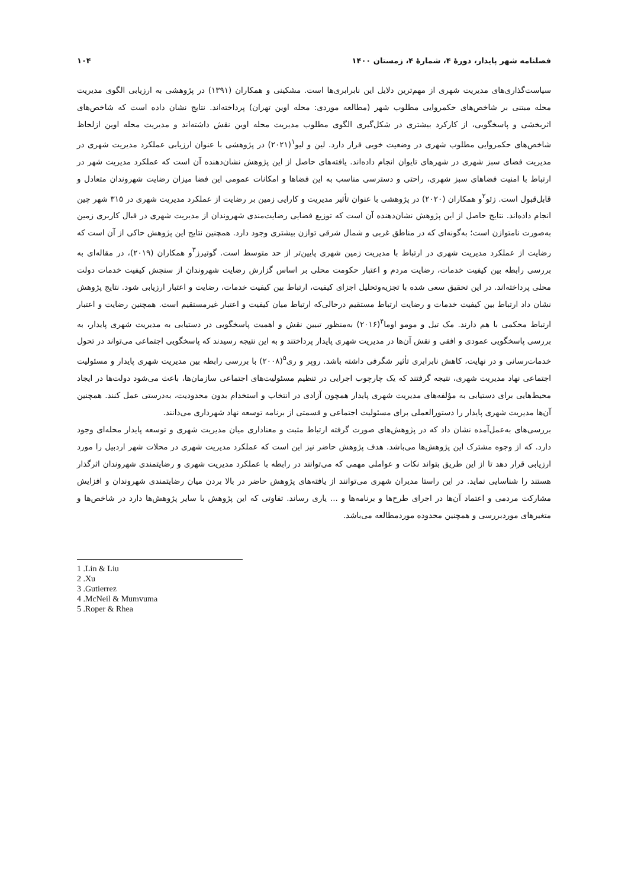فصلنامه شهر پایدار، دورهٔ ۴، شمارهٔ ۴، زمستان ۱۴۰۰ ۱۰۴
سیاست‌گذاری‌های مدیریت شهری از مهم‌ترین دلایل این نابرابری‌ها است. مشکینی و همکاران (۱۳۹۱) در پژوهشی به ارزیابی الگوی مدیریت محله مبتنی بر شاخص‌های حکمروایی مطلوب شهر (مطالعه موردی: محله اوین تهران) پرداخته‌اند. نتایج نشان داده است که شاخص‌های اثربخشی و پاسخگویی، از کارکرد بیشتری در شکل‌گیری الگوی مطلوب مدیریت محله اوین نقش داشته‌اند و مدیریت محله اوین ازلحاظ شاخص‌های حکمروایی مطلوب شهری در وضعیت خوبی قرار دارد. لین و لیو<sup>۱</sup>(۲۰۲۱) در پژوهشی با عنوان ارزیابی عملکرد مدیریت شهری در مدیریت فضای سبز شهری در شهرهای تایوان انجام داده‌اند. یافته‌های حاصل از این پژوهش نشان‌دهنده آن است که عملکرد مدیریت شهر در ارتباط با امنیت فضاهای سبز شهری، راحتی و دسترسی مناسب به این فضاها و امکانات عمومی این فضا میزان رضایت شهروندان متعادل و قابل‌قبول است. زئو<sup>۲</sup>و همکاران (۲۰۲۰) در پژوهشی با عنوان تأثیر مدیریت و کارایی زمین بر رضایت از عملکرد مدیریت شهری در ۳۱۵ شهر چین انجام داده‌اند. نتایج حاصل از این پژوهش نشان‌دهنده آن است که توزیع فضایی رضایت‌مندی شهروندان از مدیریت شهری در قبال کاربری زمین به‌صورت نامتوازن است؛ به‌گونه‌ای که در مناطق غربی و شمال شرقی توازن بیشتری وجود دارد. همچنین نتایج این پژوهش حاکی از آن است که رضایت از عملکرد مدیریت شهری در ارتباط با مدیریت زمین شهری پایین‌تر از حد متوسط است. گوتیرز<sup>۳</sup>و همکاران (۲۰۱۹)، در مقاله‌ای به بررسی رابطه بین کیفیت خدمات، رضایت مردم و اعتبار حکومت محلی بر اساس گزارش رضایت شهروندان از سنجش کیفیت خدمات دولت محلی پرداخته‌اند. در این تحقیق سعی شده با تجزیه‌وتحلیل اجزای کیفیت، ارتباط بین کیفیت خدمات، رضایت و اعتبار ارزیابی شود. نتایج پژوهش نشان داد ارتباط بین کیفیت خدمات و رضایت ارتباط مستقیم درحالی‌که ارتباط میان کیفیت و اعتبار غیرمستقیم است. همچنین رضایت و اعتبار ارتباط محکمی با هم دارند. مک تیل و مومو اوما<sup>۴</sup>(۲۰۱۶) به‌منظور تبیین نقش و اهمیت پاسخگویی در دستیابی به مدیریت شهری پایدار، به بررسی پاسخگویی عمودی و افقی و نقش آن‌ها در مدیریت شهری پایدار پرداختند و به این نتیجه رسیدند که پاسخگویی اجتماعی می‌تواند در تحول خدمات‌رسانی و در نهایت، کاهش نابرابری تأثیر شگرفی داشته باشد. روپر و ری<sup>۵</sup>(۲۰۰۸) با بررسی رابطه بین مدیریت شهری پایدار و مسئولیت اجتماعی نهاد مدیریت شهری، نتیجه گرفتند که یک چارچوب اجرایی در تنظیم مسئولیت‌های اجتماعی سازمان‌ها، باعث می‌شود دولت‌ها در ایجاد محیط‌هایی برای دستیابی به مؤلفه‌های مدیریت شهری پایدار همچون آزادی در انتخاب و استخدام بدون محدودیت، به‌درستی عمل کنند. همچنین آن‌ها مدیریت شهری پایدار را دستورالعملی برای مسئولیت اجتماعی و قسمتی از برنامه توسعه نهاد شهرداری می‌دانند.
بررسی‌های به‌عمل‌آمده نشان داد که در پژوهش‌های صورت گرفته ارتباط مثبت و معناداری میان مدیریت شهری و توسعه پایدار محله‌ای وجود دارد. که از وجوه مشترک این پژوهش‌ها می‌باشد. هدف پژوهش حاضر نیز این است که عملکرد مدیریت شهری در محلات شهر اردبیل را مورد ارزیابی قرار دهد تا از این طریق بتواند نکات و عواملی مهمی که می‌توانند در رابطه با عملکرد مدیریت شهری و رضایتمندی شهروندان اثرگذار هستند را شناسایی نماید. در این راستا مدیران شهری می‌توانند از یافته‌های پژوهش حاضر در بالا بردن میان رضایتمندی شهروندان و افزایش مشارکت مردمی و اعتماد آن‌ها در اجرای طرح‌ها و برنامه‌ها و ... یاری رساند. تفاوتی که این پژوهش با سایر پژوهش‌ها دارد در شاخص‌ها و متغیرهای موردبررسی و همچنین محدوده موردمطالعه می‌باشد.
1 .Lin & Liu
2 .Xu
3 .Gutierrez
4 .McNeil & Mumvuma
5 .Roper & Rhea